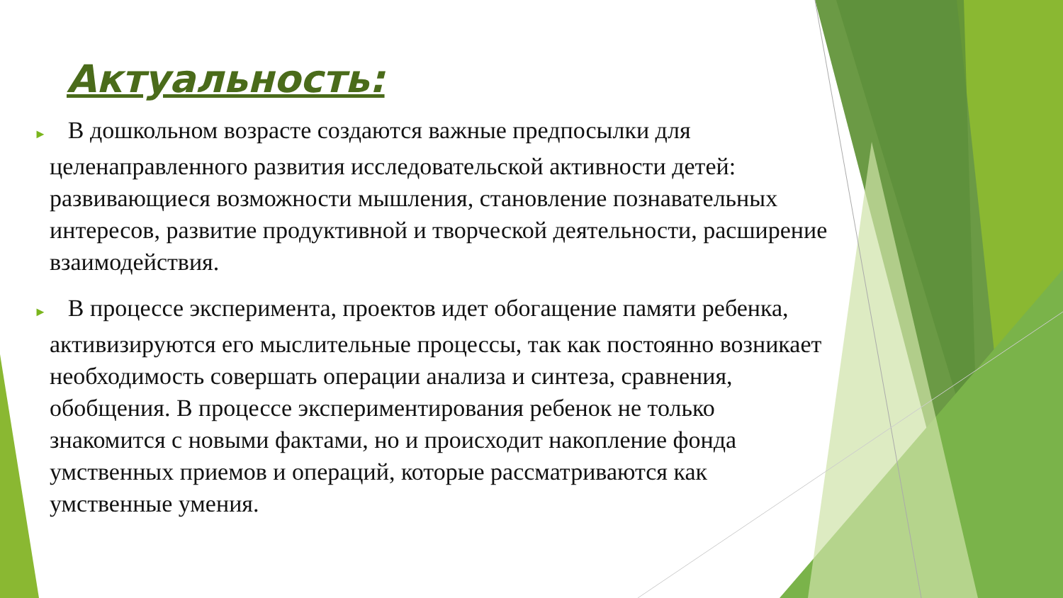Актуальность:
► В дошкольном возрасте создаются важные предпосылки для целенаправленного развития исследовательской активности детей: развивающиеся возможности мышления, становление познавательных интересов, развитие продуктивной и творческой деятельности, расширение взаимодействия.
► В процессе эксперимента, проектов идет обогащение памяти ребенка, активизируются его мыслительные процессы, так как постоянно возникает необходимость совершать операции анализа и синтеза, сравнения, обобщения. В процессе экспериментирования ребенок не только знакомится с новыми фактами, но и происходит накопление фонда умственных приемов и операций, которые рассматриваются как умственные умения.